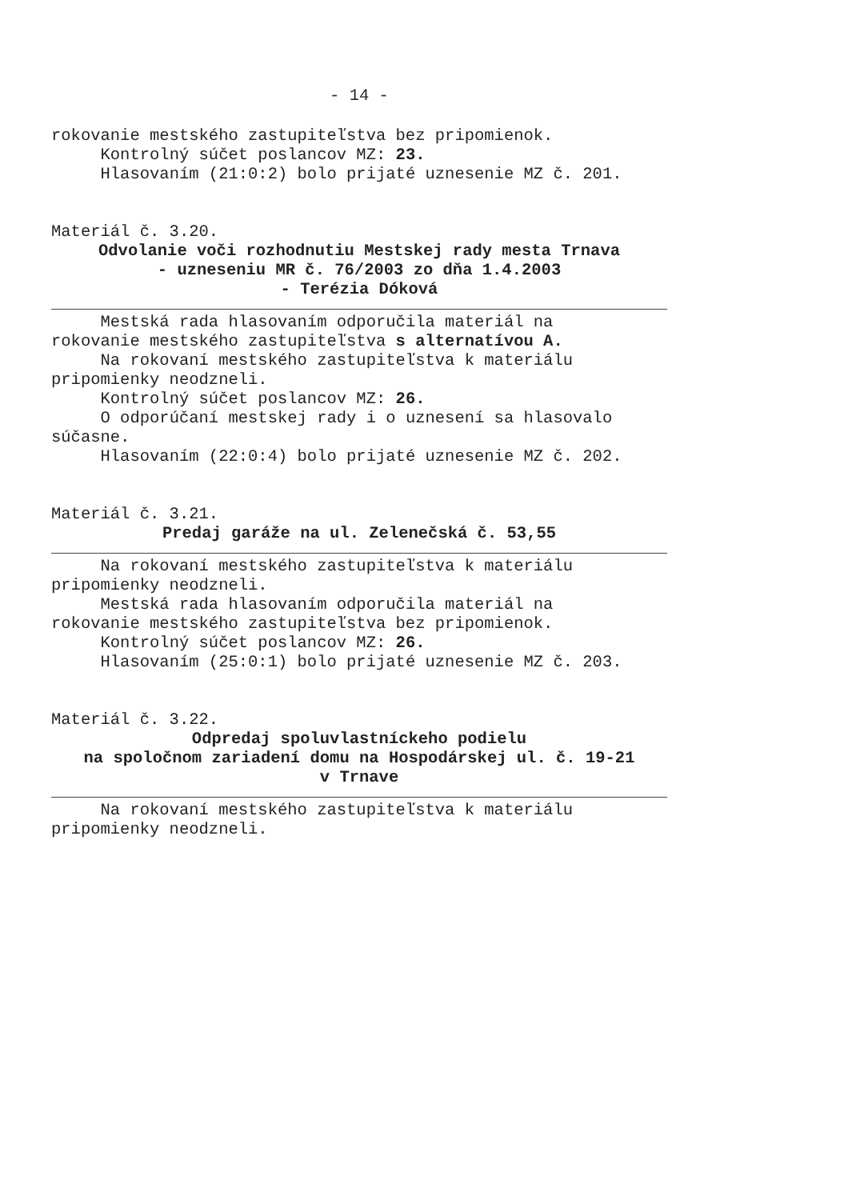- 14 -
rokovanie mestského zastupiteľstva bez pripomienok.
Kontrolný súčet poslancov MZ: 23.
Hlasovaním (21:0:2) bolo prijaté uznesenie MZ č. 201.
Materiál č. 3.20.
Odvolanie voči rozhodnutiu Mestskej rady mesta Trnava
- uzneseniu MR č. 76/2003 zo dňa 1.4.2003
- Terézia Dóková
Mestská rada hlasovaním odporučila materiál na
rokovanie mestského zastupiteľstva s alternatívou A.
Na rokovaní mestského zastupiteľstva k materiálu
pripomienky neodzneli.
Kontrolný súčet poslancov MZ: 26.
O odporúčaní mestskej rady i o uznesení sa hlasovalo
súčasne.
Hlasovaním (22:0:4) bolo prijaté uznesenie MZ č. 202.
Materiál č. 3.21.
Predaj garáže na ul. Zelenečská č. 53,55
Na rokovaní mestského zastupiteľstva k materiálu
pripomienky neodzneli.
Mestská rada hlasovaním odporučila materiál na
rokovanie mestského zastupiteľstva bez pripomienok.
Kontrolný súčet poslancov MZ: 26.
Hlasovaním (25:0:1) bolo prijaté uznesenie MZ č. 203.
Materiál č. 3.22.
Odpredaj spoluvlastníckeho podielu
na spoločnom zariadení domu na Hospodárskej ul. č. 19-21
v Trnave
Na rokovaní mestského zastupiteľstva k materiálu
pripomienky neodzneli.